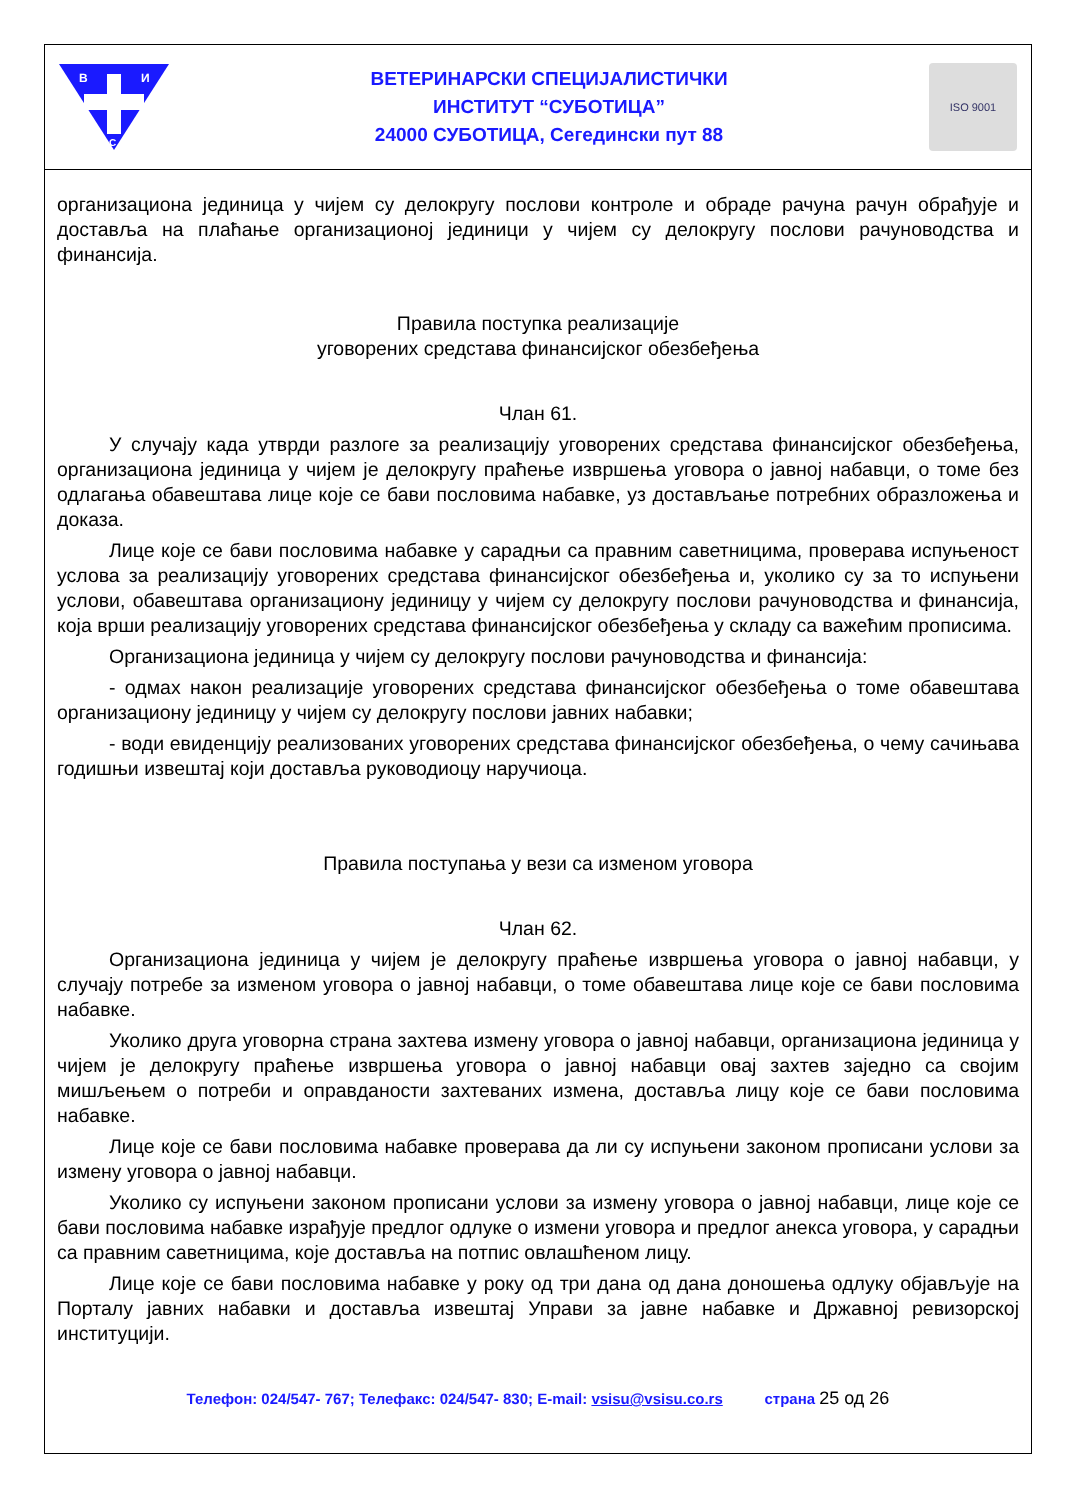В
И
С
ВЕТЕРИНАРСКИ СПЕЦИЈАЛИСТИЧКИ
ИНСТИТУТ “СУБОТИЦА”
24000 СУБОТИЦА, Сегедински пут 88
ISO 9001
организациона јединица у чијем су делокругу послови контроле и обраде рачуна рачун обрађује и доставља на плаћање организационој јединици у чијем су делокругу послови рачуноводства и финансија.
Правила поступка реализације
уговорених средстава финансијског обезбеђења
Члан 61.
У случају када утврди разлоге за реализацију уговорених средстава финансијског обезбеђења, организациона јединица у чијем је делокругу праћење извршења уговора о јавној набавци, о томе без одлагања обавештава лице које се бави пословима набавке, уз достављање потребних образложења и доказа.
Лице које се бави пословима набавке у сарадњи са правним саветницима, проверава испуњеност услова за реализацију уговорених средстава финансијског обезбеђења и, уколико су за то испуњени услови, обавештава организациону јединицу у чијем су делокругу послови рачуноводства и финансија, која врши реализацију уговорених средстава финансијског обезбеђења у складу са важећим прописима.
Организациона јединица у чијем су делокругу послови рачуноводства и финансија:
- одмах након реализације уговорених средстава финансијског обезбеђења о томе обавештава организациону јединицу у чијем су делокругу послови јавних набавки;
- води евиденцију реализованих уговорених средстава финансијског обезбеђења, о чему сачињава годишњи извештај који доставља руководиоцу наручиоца.
Правила поступања у вези са изменом уговора
Члан 62.
Организациона јединица у чијем је делокругу праћење извршења уговора о јавној набавци, у случају потребе за изменом уговора о јавној набавци, о томе обавештава лице које се бави пословима набавке.
Уколико друга уговорна страна захтева измену уговора о јавној набавци, организациона јединица у чијем је делокругу праћење извршења уговора о јавној набавци овај захтев заједно са својим мишљењем о потреби и оправданости захтеваних измена, доставља лицу које се бави пословима набавке.
Лице које се бави пословима набавке проверава да ли су испуњени законом прописани услови за измену уговора о јавној набавци.
Уколико су испуњени законом прописани услови за измену уговора о јавној набавци, лице које се бави пословима набавке израђује предлог одлуке о измени уговора и предлог анекса уговора, у сарадњи са правним саветницима, које доставља на потпис овлашћеном лицу.
Лице које се бави пословима набавке у року од три дана од дана доношења одлуку објављује на Порталу јавних набавки и доставља извештај Управи за јавне набавке и Државној ревизорској институцији.
Телефон: 024/547- 767; Телефакс: 024/547- 830; E-mail: vsisu@vsisu.co.rs страна 25 од 26